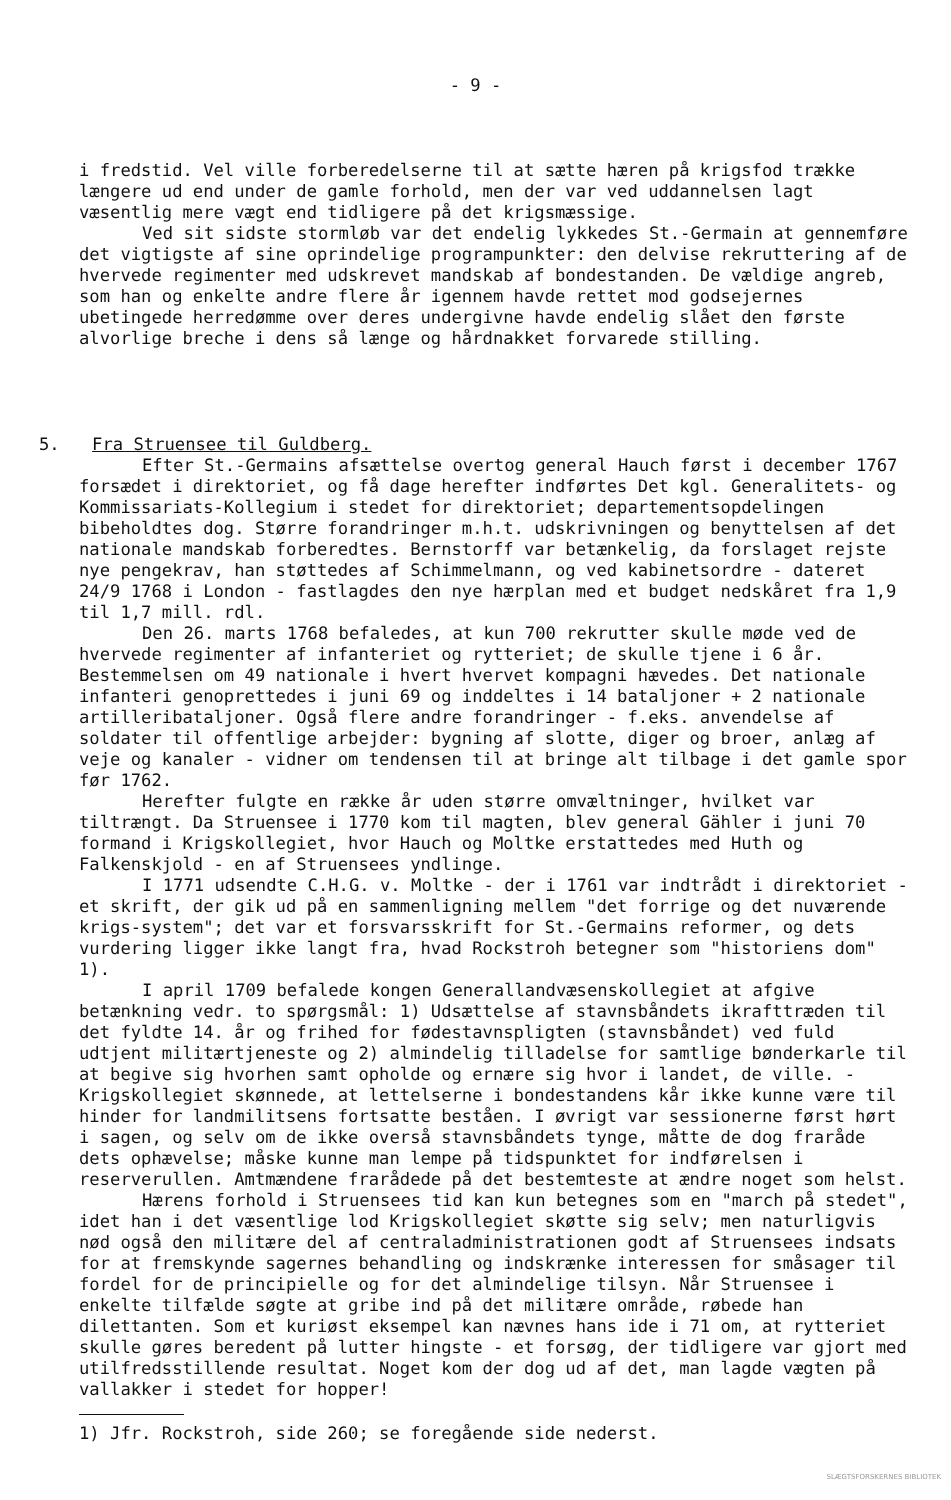- 9 -
i fredstid. Vel ville forberedelserne til at sætte hæren på krigsfod trække længere ud end under de gamle forhold, men der var ved uddannelsen lagt væsentlig mere vægt end tidligere på det krigsmæssige.
Ved sit sidste stormløb var det endelig lykkedes St.-Germain at gennemføre det vigtigste af sine oprindelige programpunkter: den delvise rekruttering af de hvervede regimenter med udskrevet mandskab af bondestanden. De vældige angreb, som han og enkelte andre flere år igennem havde rettet mod godsejernes ubetingede herredømme over deres undergivne havde endelig slået den første alvorlige breche i dens så længe og hårdnakket forvarede stilling.
5. Fra Struensee til Guldberg.
Efter St.-Germains afsættelse overtog general Hauch først i december 1767 forsædet i direktoriet, og få dage herefter indførtes Det kgl. Generalitets- og Kommissariats-Kollegium i stedet for direktoriet; departementsopdelingen bibeholdtes dog. Større forandringer m.h.t. udskrivningen og benyttelsen af det nationale mandskab forberedtes. Bernstorff var betænkelig, da forslaget rejste nye pengekrav, han støttedes af Schimmelmann, og ved kabinetsordre - dateret 24/9 1768 i London - fastlagdes den nye hærplan med et budget nedskåret fra 1,9 til 1,7 mill. rdl.
Den 26. marts 1768 befaledes, at kun 700 rekrutter skulle møde ved de hvervede regimenter af infanteriet og rytteriet; de skulle tjene i 6 år. Bestemmelsen om 49 nationale i hvert hvervet kompagni hævedes. Det nationale infanteri genoprettedes i juni 69 og inddeltes i 14 bataljoner + 2 nationale artilleribataljoner. Også flere andre forandringer - f.eks. anvendelse af soldater til offentlige arbejder: bygning af slotte, diger og broer, anlæg af veje og kanaler - vidner om tendensen til at bringe alt tilbage i det gamle spor før 1762.
Herefter fulgte en række år uden større omvæltninger, hvilket var tiltrængt. Da Struensee i 1770 kom til magten, blev general Gähler i juni 70 formand i Krigskollegiet, hvor Hauch og Moltke erstattedes med Huth og Falkenskjold - en af Struensees yndlinge.
I 1771 udsendte C.H.G. v. Moltke - der i 1761 var indtrådt i direktoriet - et skrift, der gik ud på en sammenligning mellem "det forrige og det nuværende krigs-system"; det var et forsvarsskrift for St.-Germains reformer, og dets vurdering ligger ikke langt fra, hvad Rockstroh betegner som "historiens dom" 1).
I april 1709 befalede kongen Generallandvæsenskollegiet at afgive betænkning vedr. to spørgsmål: 1) Udsættelse af stavnsbåndets ikrafttræden til det fyldte 14. år og frihed for fødestavnspligten (stavnsbåndet) ved fuld udtjent militærtjeneste og 2) almindelig tilladelse for samtlige bønderkarle til at begive sig hvorhen samt opholde og ernære sig hvor i landet, de ville. - Krigskollegiet skønnede, at lettelserne i bondestandens kår ikke kunne være til hinder for landmilitsens fortsatte beståen. I øvrigt var sessionerne først hørt i sagen, og selv om de ikke overså stavnsbåndets tynge, måtte de dog fraråde dets ophævelse; måske kunne man lempe på tidspunktet for indførelsen i reserverullen. Amtmændene frarådede på det bestemteste at ændre noget som helst.
Hærens forhold i Struensees tid kan kun betegnes som en "march på stedet", idet han i det væsentlige lod Krigskollegiet skøtte sig selv; men naturligvis nød også den militære del af centraladministrationen godt af Struensees indsats for at fremskynde sagernes behandling og indskrænke interessen for småsager til fordel for de principielle og for det almindelige tilsyn. Når Struensee i enkelte tilfælde søgte at gribe ind på det militære område, røbede han dilettanten. Som et kuriøst eksempel kan nævnes hans ide i 71 om, at rytteriet skulle gøres beredent på lutter hingste - et forsøg, der tidligere var gjort med utilfredsstillende resultat. Noget kom der dog ud af det, man lagde vægten på vallakker i stedet for hopper!
1) Jfr. Rockstroh, side 260; se foregående side nederst.
SLÆGTSFORSKERNES BIBLIOTEK